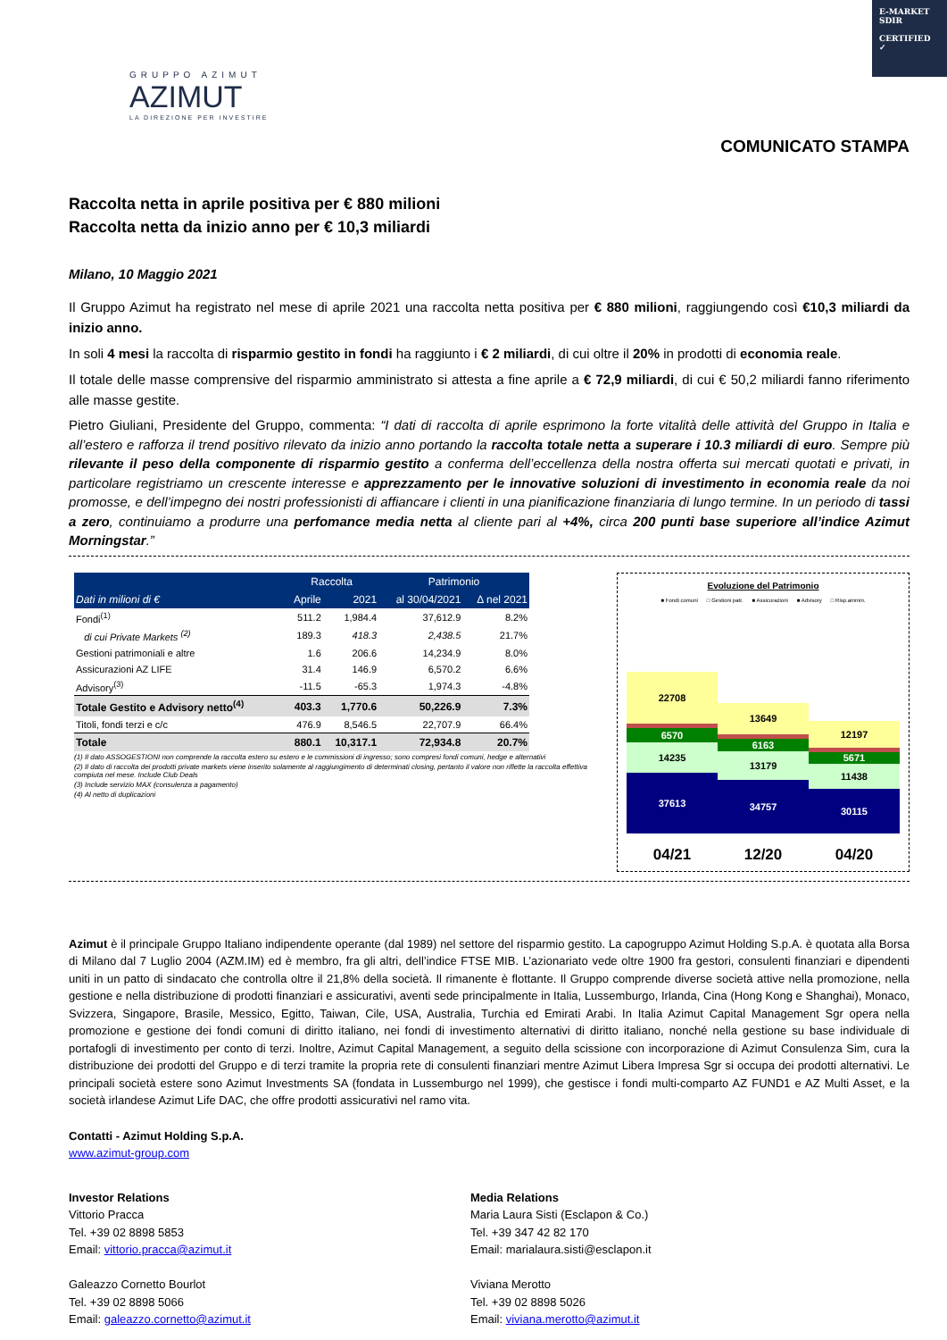E-MARKET
SDIR
CERTIFIED ✓
GRUPPO AZIMUT
AZIMUT
LA DIREZIONE PER INVESTIRE
COMUNICATO STAMPA
Raccolta netta in aprile positiva per € 880 milioni
Raccolta netta da inizio anno per € 10,3 miliardi
Milano, 10 Maggio 2021
Il Gruppo Azimut ha registrato nel mese di aprile 2021 una raccolta netta positiva per € 880 milioni, raggiungendo così €10,3 miliardi da inizio anno.
In soli 4 mesi la raccolta di risparmio gestito in fondi ha raggiunto i € 2 miliardi, di cui oltre il 20% in prodotti di economia reale.
Il totale delle masse comprensive del risparmio amministrato si attesta a fine aprile a € 72,9 miliardi, di cui € 50,2 miliardi fanno riferimento alle masse gestite.
Pietro Giuliani, Presidente del Gruppo, commenta: “I dati di raccolta di aprile esprimono la forte vitalità delle attività del Gruppo in Italia e all’estero e rafforza il trend positivo rilevato da inizio anno portando la raccolta totale netta a superare i 10.3 miliardi di euro. Sempre più rilevante il peso della componente di risparmio gestito a conferma dell’eccellenza della nostra offerta sui mercati quotati e privati, in particolare registriamo un crescente interesse e apprezzamento per le innovative soluzioni di investimento in economia reale da noi promosse, e dell’impegno dei nostri professionisti di affiancare i clienti in una pianificazione finanziaria di lungo termine. In un periodo di tassi a zero, continuiamo a produrre una perfomance media netta al cliente pari al +4%, circa 200 punti base superiore all’indice Azimut Morningstar.”
| | Raccolta | | Patrimonio | |
| --- | --- | --- | --- | --- |
| Dati in milioni di € | Aprile | 2021 | al 30/04/2021 | Δ nel 2021 |
| Fondi<sup>(1)</sup> | 511.2 | 1,984.4 | 37,612.9 | 8.2% |
| di cui Private Markets <sup>(2)</sup> | 189.3 | 418.3 | 2,438.5 | 21.7% |
| Gestioni patrimoniali e altre | 1.6 | 206.6 | 14,234.9 | 8.0% |
| Assicurazioni AZ LIFE | 31.4 | 146.9 | 6,570.2 | 6.6% |
| Advisory<sup>(3)</sup> | -11.5 | -65.3 | 1,974.3 | -4.8% |
| Totale Gestito e Advisory netto<sup>(4)</sup> | 403.3 | 1,770.6 | 50,226.9 | 7.3% |
| Titoli, fondi terzi e c/c | 476.9 | 8,546.5 | 22,707.9 | 66.4% |
| Totale | 880.1 | 10,317.1 | 72,934.8 | 20.7% |
(1) Il dato ASSOGESTIONI non comprende la raccolta estero su estero e le commissioni di ingresso; sono compresi fondi comuni, hedge e alternativi
(2) Il dato di raccolta dei prodotti private markets viene inserito solamente al raggiungimento di determinati closing, pertanto il valore non riflette la raccolta effettiva compiuta nel mese. Include Club Deals
(3) Include servizio MAX (consulenza a pagamento)
(4) Al netto di duplicazioni
Evoluzione del Patrimonio
■ Fondi comuni □ Gestioni patr. ■ Assicurazioni ■ Advisory □ Risp.ammin.
22708
1,974
6570
14235
37613
13649
2,075
6163
13179
34757
12197
2,054
5671
11438
30115
04/21 12/20 04/20
Azimut è il principale Gruppo Italiano indipendente operante (dal 1989) nel settore del risparmio gestito. La capogruppo Azimut Holding S.p.A. è quotata alla Borsa di Milano dal 7 Luglio 2004 (AZM.IM) ed è membro, fra gli altri, dell’indice FTSE MIB. L’azionariato vede oltre 1900 fra gestori, consulenti finanziari e dipendenti uniti in un patto di sindacato che controlla oltre il 21,8% della società. Il rimanente è flottante. Il Gruppo comprende diverse società attive nella promozione, nella gestione e nella distribuzione di prodotti finanziari e assicurativi, aventi sede principalmente in Italia, Lussemburgo, Irlanda, Cina (Hong Kong e Shanghai), Monaco, Svizzera, Singapore, Brasile, Messico, Egitto, Taiwan, Cile, USA, Australia, Turchia ed Emirati Arabi. In Italia Azimut Capital Management Sgr opera nella promozione e gestione dei fondi comuni di diritto italiano, nei fondi di investimento alternativi di diritto italiano, nonché nella gestione su base individuale di portafogli di investimento per conto di terzi. Inoltre, Azimut Capital Management, a seguito della scissione con incorporazione di Azimut Consulenza Sim, cura la distribuzione dei prodotti del Gruppo e di terzi tramite la propria rete di consulenti finanziari mentre Azimut Libera Impresa Sgr si occupa dei prodotti alternativi. Le principali società estere sono Azimut Investments SA (fondata in Lussemburgo nel 1999), che gestisce i fondi multi-comparto AZ FUND1 e AZ Multi Asset, e la società irlandese Azimut Life DAC, che offre prodotti assicurativi nel ramo vita.
Contatti - Azimut Holding S.p.A.
www.azimut-group.com
Investor Relations
Vittorio Pracca
Tel. +39 02 8898 5853
Email: vittorio.pracca@azimut.it
Galeazzo Cornetto Bourlot
Tel. +39 02 8898 5066
Email: galeazzo.cornetto@azimut.it
Media Relations
Maria Laura Sisti (Esclapon & Co.)
Tel. +39 347 42 82 170
Email: marialaura.sisti@esclapon.it
Viviana Merotto
Tel. +39 02 8898 5026
Email: viviana.merotto@azimut.it